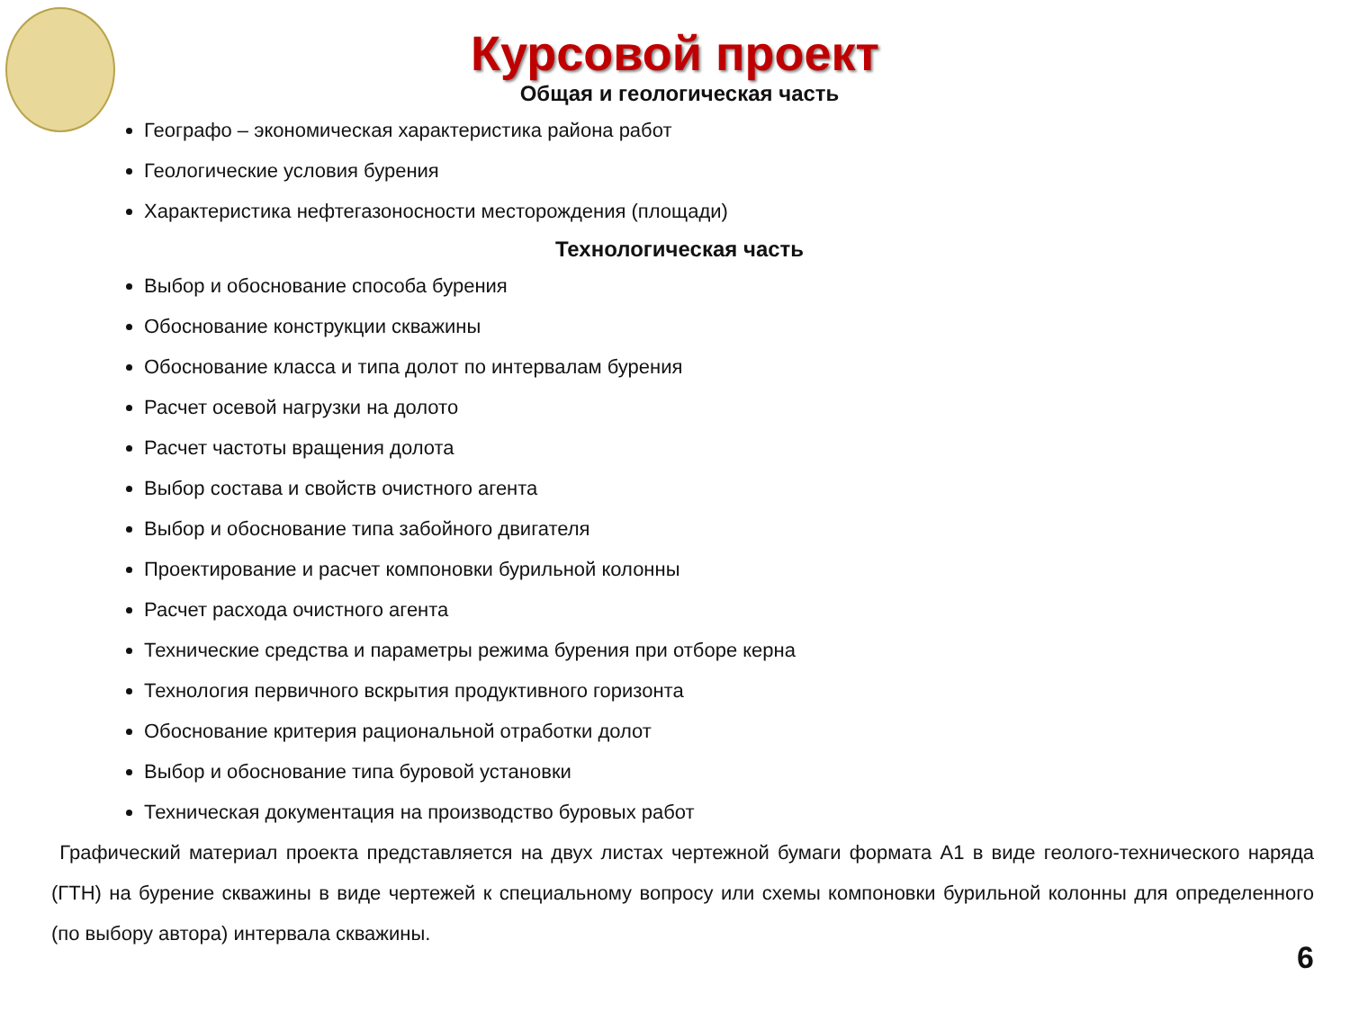Курсовой проект
Общая и геологическая часть
Географо – экономическая характеристика района работ
Геологические условия бурения
Характеристика нефтегазоносности месторождения (площади)
Технологическая часть
Выбор и обоснование способа бурения
Обоснование конструкции скважины
Обоснование класса и типа долот по интервалам бурения
Расчет осевой нагрузки на долото
Расчет частоты вращения долота
Выбор состава и свойств очистного агента
Выбор и обоснование типа забойного двигателя
Проектирование и расчет компоновки бурильной колонны
Расчет расхода очистного агента
Технические средства и параметры режима бурения при отборе керна
Технология первичного вскрытия продуктивного горизонта
Обоснование критерия рациональной отработки долот
Выбор и обоснование типа буровой установки
Техническая документация на производство буровых работ
Графический материал проекта представляется на двух листах чертежной бумаги формата А1 в виде геолого-технического наряда (ГТН) на бурение скважины в виде чертежей к специальному вопросу или схемы компоновки бурильной колонны для определенного (по выбору автора) интервала скважины.
6